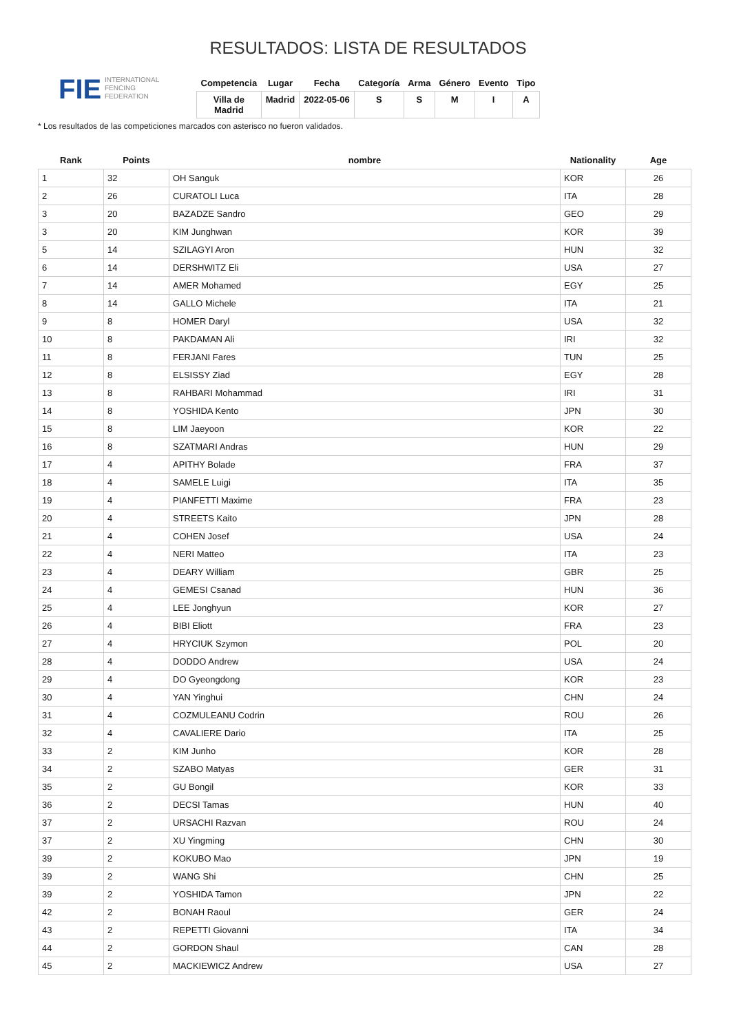FIE
INTERNATIONAL
FENCING
FEDERATION
RESULTADOS: LISTA DE RESULTADOS
| Competencia | Lugar | Fecha | Categoría | Arma | Género | Evento | Tipo |
| --- | --- | --- | --- | --- | --- | --- | --- |
| Villa de Madrid | Madrid | 2022-05-06 | S | S | M | I | A |
* Los resultados de las competiciones marcados con asterisco no fueron validados.
| Rank | Points | nombre | Nationality | Age |
| --- | --- | --- | --- | --- |
| 1 | 32 | OH Sanguk | KOR | 26 |
| 2 | 26 | CURATOLI Luca | ITA | 28 |
| 3 | 20 | BAZADZE Sandro | GEO | 29 |
| 3 | 20 | KIM Junghwan | KOR | 39 |
| 5 | 14 | SZILAGYI Aron | HUN | 32 |
| 6 | 14 | DERSHWITZ Eli | USA | 27 |
| 7 | 14 | AMER Mohamed | EGY | 25 |
| 8 | 14 | GALLO Michele | ITA | 21 |
| 9 | 8 | HOMER Daryl | USA | 32 |
| 10 | 8 | PAKDAMAN Ali | IRI | 32 |
| 11 | 8 | FERJANI Fares | TUN | 25 |
| 12 | 8 | ELSISSY Ziad | EGY | 28 |
| 13 | 8 | RAHBARI Mohammad | IRI | 31 |
| 14 | 8 | YOSHIDA Kento | JPN | 30 |
| 15 | 8 | LIM Jaeyoon | KOR | 22 |
| 16 | 8 | SZATMARI Andras | HUN | 29 |
| 17 | 4 | APITHY Bolade | FRA | 37 |
| 18 | 4 | SAMELE Luigi | ITA | 35 |
| 19 | 4 | PIANFETTI Maxime | FRA | 23 |
| 20 | 4 | STREETS Kaito | JPN | 28 |
| 21 | 4 | COHEN Josef | USA | 24 |
| 22 | 4 | NERI Matteo | ITA | 23 |
| 23 | 4 | DEARY William | GBR | 25 |
| 24 | 4 | GEMESI Csanad | HUN | 36 |
| 25 | 4 | LEE Jonghyun | KOR | 27 |
| 26 | 4 | BIBI Eliott | FRA | 23 |
| 27 | 4 | HRYCIUK Szymon | POL | 20 |
| 28 | 4 | DODDO Andrew | USA | 24 |
| 29 | 4 | DO Gyeongdong | KOR | 23 |
| 30 | 4 | YAN Yinghui | CHN | 24 |
| 31 | 4 | COZMULEANU Codrin | ROU | 26 |
| 32 | 4 | CAVALIERE Dario | ITA | 25 |
| 33 | 2 | KIM Junho | KOR | 28 |
| 34 | 2 | SZABO Matyas | GER | 31 |
| 35 | 2 | GU Bongil | KOR | 33 |
| 36 | 2 | DECSI Tamas | HUN | 40 |
| 37 | 2 | URSACHI Razvan | ROU | 24 |
| 37 | 2 | XU Yingming | CHN | 30 |
| 39 | 2 | KOKUBO Mao | JPN | 19 |
| 39 | 2 | WANG Shi | CHN | 25 |
| 39 | 2 | YOSHIDA Tamon | JPN | 22 |
| 42 | 2 | BONAH Raoul | GER | 24 |
| 43 | 2 | REPETTI Giovanni | ITA | 34 |
| 44 | 2 | GORDON Shaul | CAN | 28 |
| 45 | 2 | MACKIEWICZ Andrew | USA | 27 |